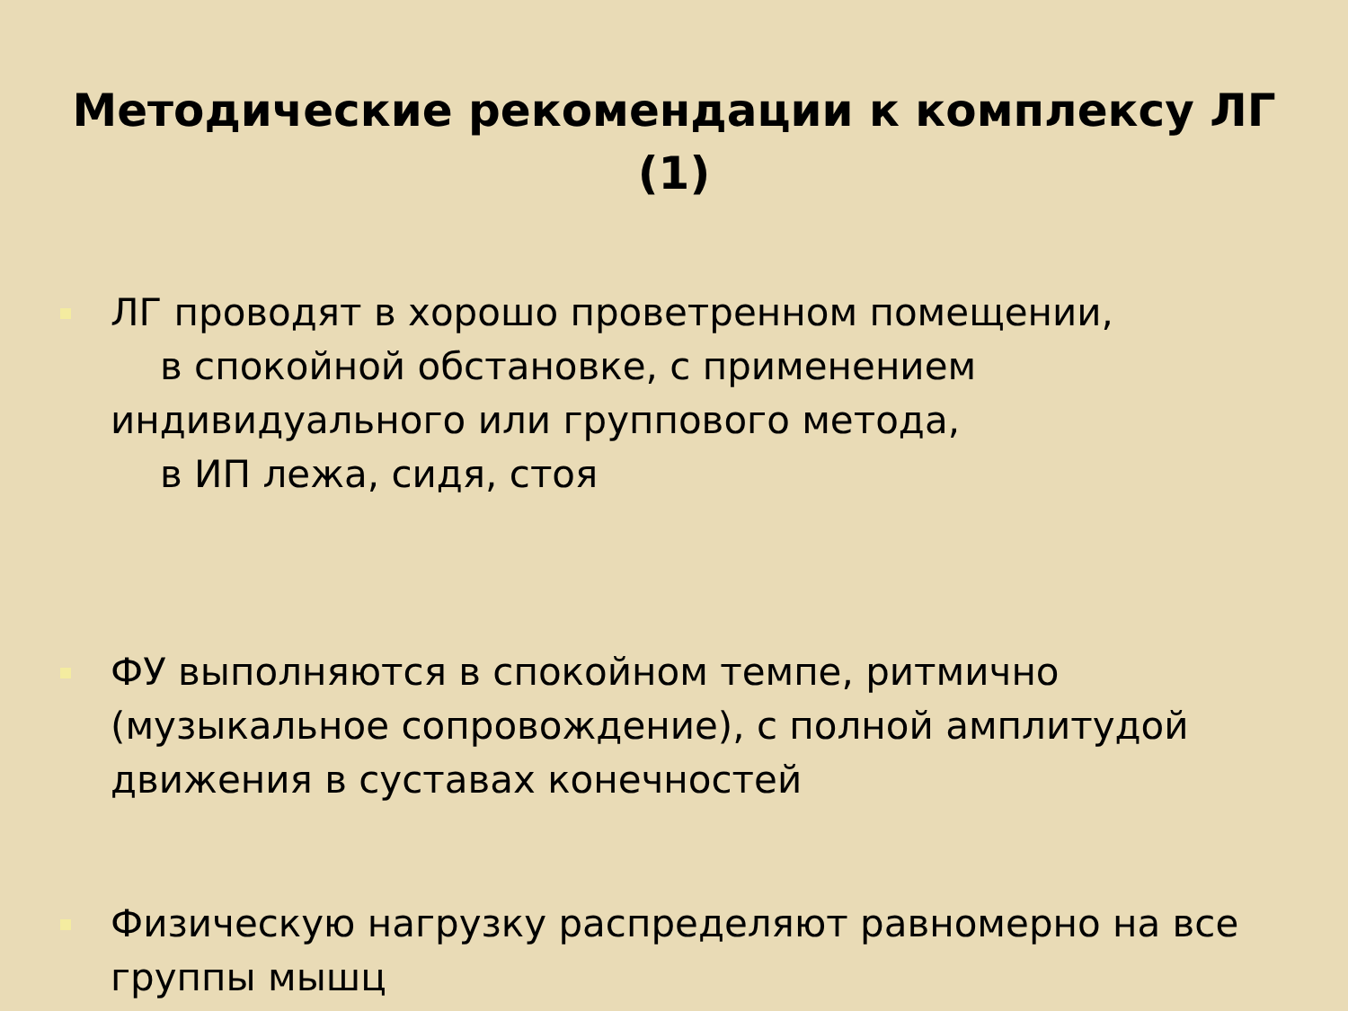Методические рекомендации к комплексу ЛГ
(1)
ЛГ проводят в хорошо проветренном помещении,
в спокойной обстановке, с применением
индивидуального или группового метода,
в ИП лежа, сидя, стоя
ФУ выполняются в спокойном темпе, ритмично (музыкальное сопровождение), с полной амплитудой движения в суставах конечностей
Физическую нагрузку распределяют равномерно на все группы мышц